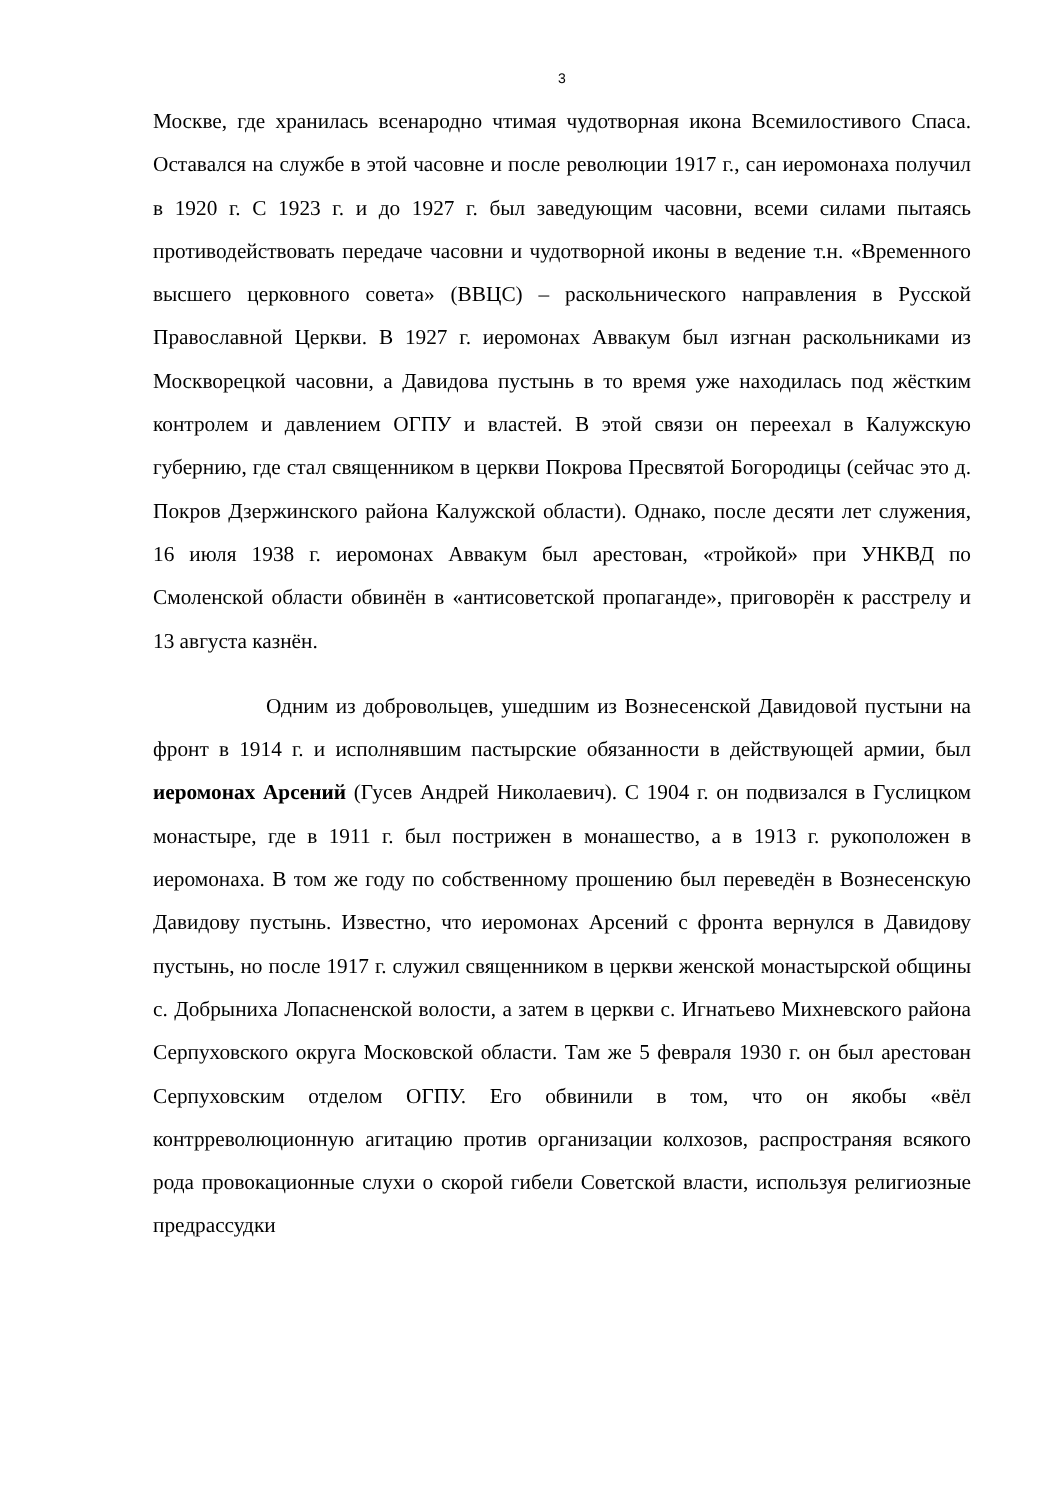3
Москве, где хранилась всенародно чтимая чудотворная икона Всемилостивого Спаса. Оставался на службе в этой часовне и после революции 1917 г., сан иеромонаха получил в 1920 г. С 1923 г. и до 1927 г. был заведующим часовни, всеми силами пытаясь противодействовать передаче часовни и чудотворной иконы в ведение т.н. «Временного высшего церковного совета» (ВВЦС) – раскольнического направления в Русской Православной Церкви. В 1927 г. иеромонах Аввакум был изгнан раскольниками из Москворецкой часовни, а Давидова пустынь в то время уже находилась под жёстким контролем и давлением ОГПУ и властей. В этой связи он переехал в Калужскую губернию, где стал священником в церкви Покрова Пресвятой Богородицы (сейчас это д. Покров Дзержинского района Калужской области). Однако, после десяти лет служения, 16 июля 1938 г. иеромонах Аввакум был арестован, «тройкой» при УНКВД по Смоленской области обвинён в «антисоветской пропаганде», приговорён к расстрелу и 13 августа казнён.
Одним из добровольцев, ушедшим из Вознесенской Давидовой пустыни на фронт в 1914 г. и исполнявшим пастырские обязанности в действующей армии, был иеромонах Арсений (Гусев Андрей Николаевич). С 1904 г. он подвизался в Гуслицком монастыре, где в 1911 г. был пострижен в монашество, а в 1913 г. рукоположен в иеромонаха. В том же году по собственному прошению был переведён в Вознесенскую Давидову пустынь. Известно, что иеромонах Арсений с фронта вернулся в Давидову пустынь, но после 1917 г. служил священником в церкви женской монастырской общины с. Добрыниха Лопасненской волости, а затем в церкви с. Игнатьево Михневского района Серпуховского округа Московской области. Там же 5 февраля 1930 г. он был арестован Серпуховским отделом ОГПУ. Его обвинили в том, что он якобы «вёл контрреволюционную агитацию против организации колхозов, распространяя всякого рода провокационные слухи о скорой гибели Советской власти, используя религиозные предрассудки